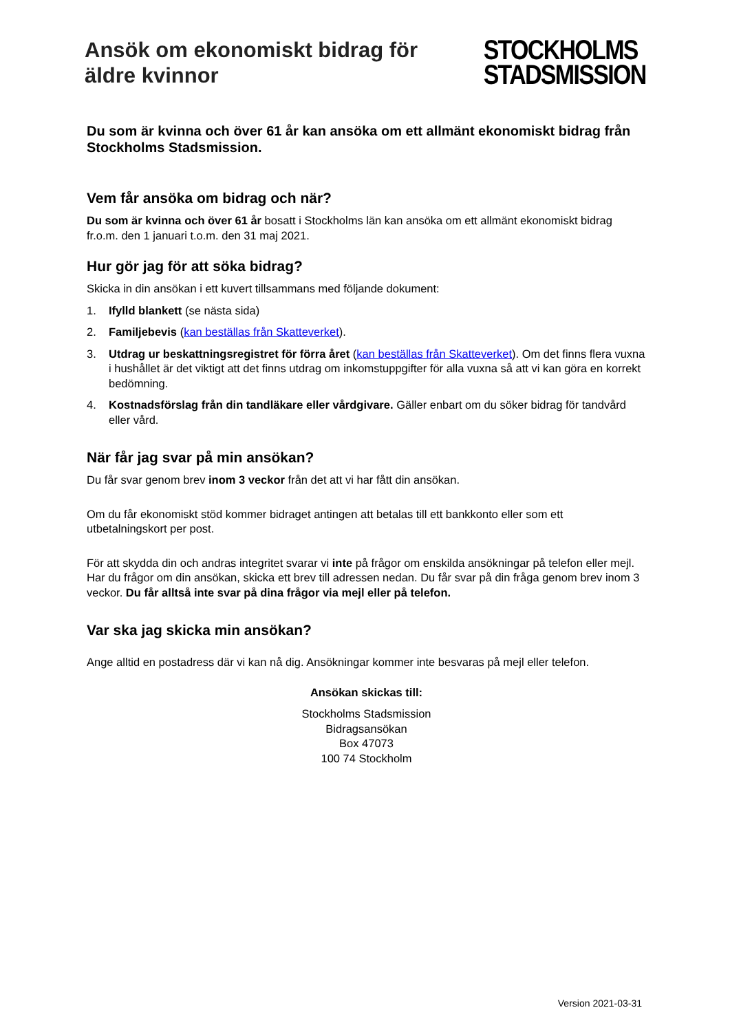Ansök om ekonomiskt bidrag för
äldre kvinnor
STOCKHOLMS
STADSMISSION
Du som är kvinna och över 61 år kan ansöka om ett allmänt ekonomiskt bidrag från Stockholms Stadsmission.
Vem får ansöka om bidrag och när?
Du som är kvinna och över 61 år bosatt i Stockholms län kan ansöka om ett allmänt ekonomiskt bidrag fr.o.m. den 1 januari t.o.m. den 31 maj 2021.
Hur gör jag för att söka bidrag?
Skicka in din ansökan i ett kuvert tillsammans med följande dokument:
1. Ifylld blankett (se nästa sida)
2. Familjebevis (kan beställas från Skatteverket).
3. Utdrag ur beskattningsregistret för förra året (kan beställas från Skatteverket). Om det finns flera vuxna i hushållet är det viktigt att det finns utdrag om inkomstuppgifter för alla vuxna så att vi kan göra en korrekt bedömning.
4. Kostnadsförslag från din tandläkare eller vårdgivare. Gäller enbart om du söker bidrag för tandvård eller vård.
När får jag svar på min ansökan?
Du får svar genom brev inom 3 veckor från det att vi har fått din ansökan.
Om du får ekonomiskt stöd kommer bidraget antingen att betalas till ett bankkonto eller som ett utbetalningskort per post.
För att skydda din och andras integritet svarar vi inte på frågor om enskilda ansökningar på telefon eller mejl. Har du frågor om din ansökan, skicka ett brev till adressen nedan. Du får svar på din fråga genom brev inom 3 veckor. Du får alltså inte svar på dina frågor via mejl eller på telefon.
Var ska jag skicka min ansökan?
Ange alltid en postadress där vi kan nå dig. Ansökningar kommer inte besvaras på mejl eller telefon.
Ansökan skickas till:
Stockholms Stadsmission
Bidragsansökan
Box 47073
100 74 Stockholm
Version 2021-03-31